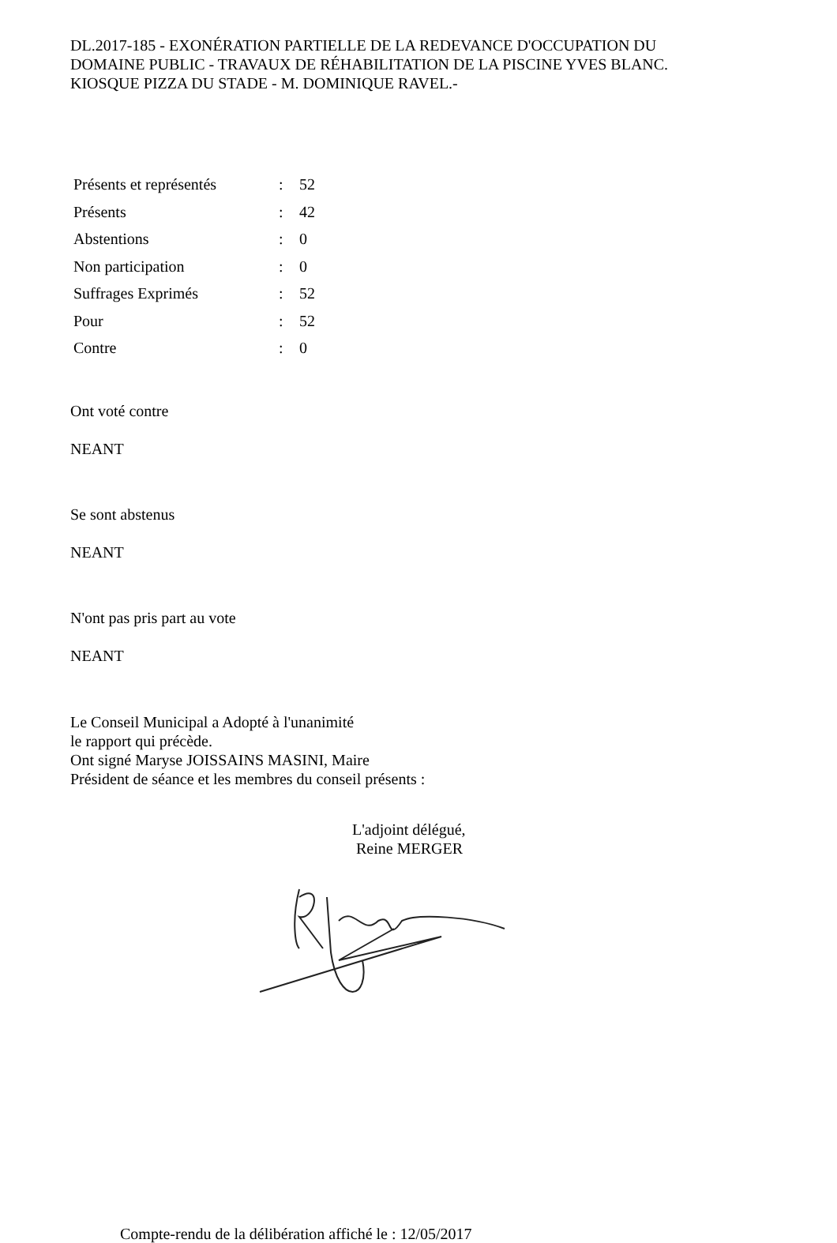DL.2017-185 - EXONÉRATION PARTIELLE DE LA REDEVANCE D'OCCUPATION DU DOMAINE PUBLIC - TRAVAUX DE RÉHABILITATION DE LA PISCINE YVES BLANC. KIOSQUE PIZZA DU STADE - M. DOMINIQUE RAVEL.-
| Présents et représentés | : | 52 |
| Présents | : | 42 |
| Abstentions | : | 0 |
| Non participation | : | 0 |
| Suffrages Exprimés | : | 52 |
| Pour | : | 52 |
| Contre | : | 0 |
Ont voté contre
NEANT
Se sont abstenus
NEANT
N'ont pas pris part au vote
NEANT
Le Conseil Municipal a Adopté à l'unanimité
le rapport qui précède.
Ont signé Maryse JOISSAINS MASINI, Maire
Président de séance et les membres du conseil présents :
L'adjoint délégué,
Reine MERGER
Compte-rendu de la délibération affiché le : 12/05/2017